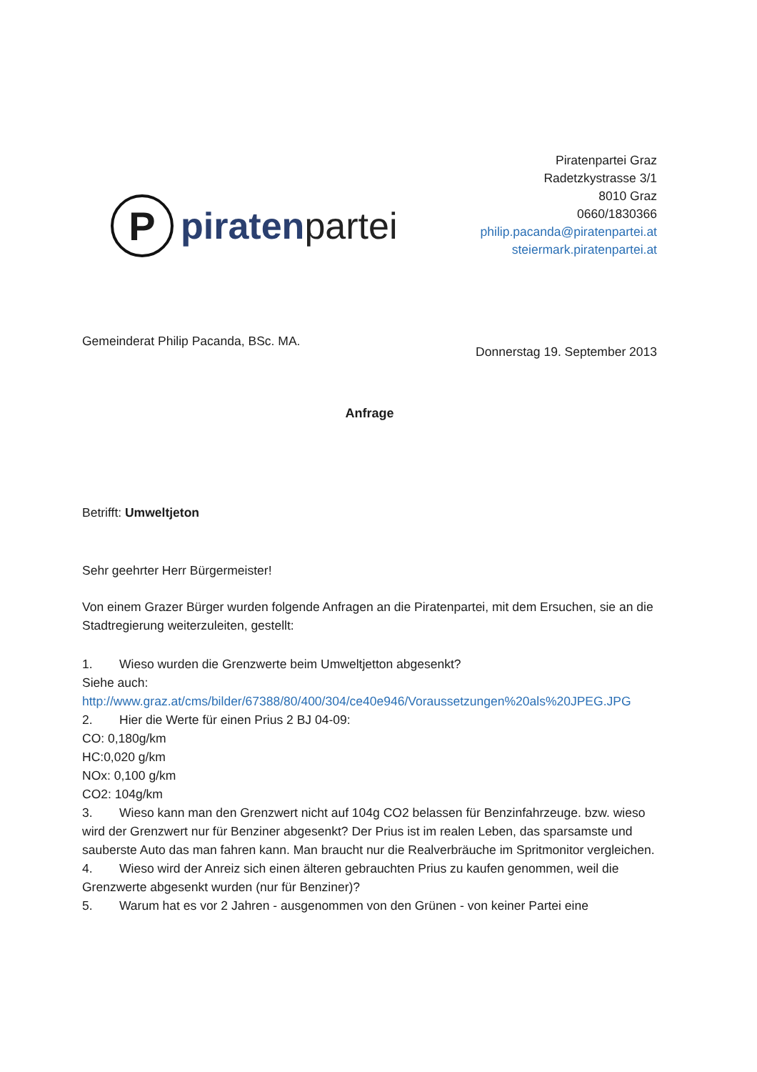P
piratenpartei
Piratenpartei Graz
Radetzkystrasse 3/1
8010 Graz
0660/1830366
philip.pacanda@piratenpartei.at
steiermark.piratenpartei.at
Gemeinderat Philip Pacanda, BSc. MA.
Donnerstag 19. September 2013
Anfrage
Betrifft: Umweltjeton
Sehr geehrter Herr Bürgermeister!
Von einem Grazer Bürger wurden folgende Anfragen an die Piratenpartei, mit dem Ersuchen, sie an die Stadtregierung weiterzuleiten, gestellt:
1. Wieso wurden die Grenzwerte beim Umweltjetton abgesenkt?
Siehe auch:
http://www.graz.at/cms/bilder/67388/80/400/304/ce40e946/Voraussetzungen%20als%20JPEG.JPG
2. Hier die Werte für einen Prius 2 BJ 04-09:
CO: 0,180g/km
HC:0,020 g/km
NOx: 0,100 g/km
CO2: 104g/km
3. Wieso kann man den Grenzwert nicht auf 104g CO2 belassen für Benzinfahrzeuge. bzw. wieso wird der Grenzwert nur für Benziner abgesenkt? Der Prius ist im realen Leben, das sparsamste und sauberste Auto das man fahren kann. Man braucht nur die Realverbräuche im Spritmonitor vergleichen.
4. Wieso wird der Anreiz sich einen älteren gebrauchten Prius zu kaufen genommen, weil die Grenzwerte abgesenkt wurden (nur für Benziner)?
5. Warum hat es vor 2 Jahren - ausgenommen von den Grünen - von keiner Partei eine